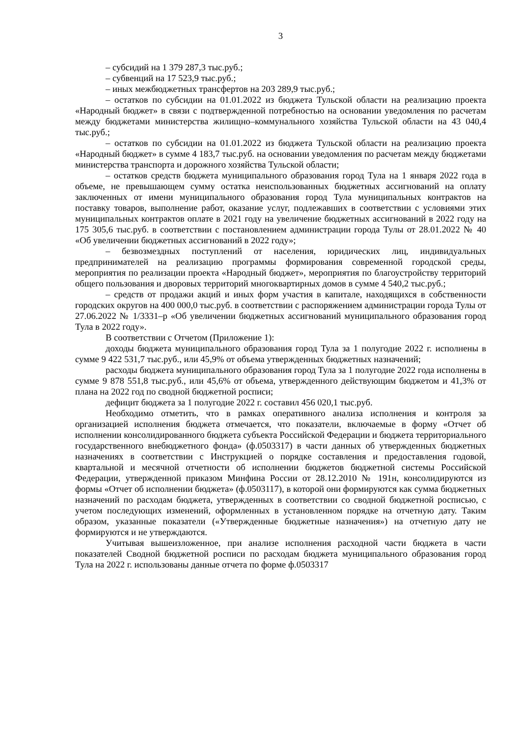3
– субсидий на 1 379 287,3 тыс.руб.;
– субвенций на 17 523,9 тыс.руб.;
– иных межбюджетных трансфертов на 203 289,9 тыс.руб.;
– остатков по субсидии на 01.01.2022 из бюджета Тульской области на реализацию проекта «Народный бюджет» в связи с подтвержденной потребностью на основании уведомления по расчетам между бюджетами министерства жилищно–коммунального хозяйства Тульской области на 43 040,4 тыс.руб.;
– остатков по субсидии на 01.01.2022 из бюджета Тульской области на реализацию проекта «Народный бюджет» в сумме 4 183,7 тыс.руб. на основании уведомления по расчетам между бюджетами министерства транспорта и дорожного хозяйства Тульской области;
– остатков средств бюджета муниципального образования город Тула на 1 января 2022 года в объеме, не превышающем сумму остатка неиспользованных бюджетных ассигнований на оплату заключенных от имени муниципального образования город Тула муниципальных контрактов на поставку товаров, выполнение работ, оказание услуг, подлежавших в соответствии с условиями этих муниципальных контрактов оплате в 2021 году на увеличение бюджетных ассигнований в 2022 году на 175 305,6 тыс.руб. в соответствии с постановлением администрации города Тулы от 28.01.2022 № 40 «Об увеличении бюджетных ассигнований в 2022 году»;
– безвозмездных поступлений от населения, юридических лиц, индивидуальных предпринимателей на реализацию программы формирования современной городской среды, мероприятия по реализации проекта «Народный бюджет», мероприятия по благоустройству территорий общего пользования и дворовых территорий многоквартирных домов в сумме 4 540,2 тыс.руб.;
– средств от продажи акций и иных форм участия в капитале, находящихся в собственности городских округов на 400 000,0 тыс.руб. в соответствии с распоряжением администрации города Тулы от 27.06.2022 № 1/3331–р «Об увеличении бюджетных ассигнований муниципального образования город Тула в 2022 году».
В соответствии с Отчетом (Приложение 1):
доходы бюджета муниципального образования город Тула за 1 полугодие 2022 г. исполнены в сумме 9 422 531,7 тыс.руб., или 45,9% от объема утвержденных бюджетных назначений;
расходы бюджета муниципального образования город Тула за 1 полугодие 2022 года исполнены в сумме 9 878 551,8 тыс.руб., или 45,6% от объема, утвержденного действующим бюджетом и 41,3% от плана на 2022 год по сводной бюджетной росписи;
дефицит бюджета за 1 полугодие 2022 г. составил 456 020,1 тыс.руб.
Необходимо отметить, что в рамках оперативного анализа исполнения и контроля за организацией исполнения бюджета отмечается, что показатели, включаемые в форму «Отчет об исполнении консолидированного бюджета субъекта Российской Федерации и бюджета территориального государственного внебюджетного фонда» (ф.0503317) в части данных об утвержденных бюджетных назначениях в соответствии с Инструкцией о порядке составления и предоставления годовой, квартальной и месячной отчетности об исполнении бюджетов бюджетной системы Российской Федерации, утвержденной приказом Минфина России от 28.12.2010 № 191н, консолидируются из формы «Отчет об исполнении бюджета» (ф.0503117), в которой они формируются как сумма бюджетных назначений по расходам бюджета, утвержденных в соответствии со сводной бюджетной росписью, с учетом последующих изменений, оформленных в установленном порядке на отчетную дату. Таким образом, указанные показатели («Утвержденные бюджетные назначения») на отчетную дату не формируются и не утверждаются.
Учитывая вышеизложенное, при анализе исполнения расходной части бюджета в части показателей Сводной бюджетной росписи по расходам бюджета муниципального образования город Тула на 2022 г. использованы данные отчета по форме ф.0503317